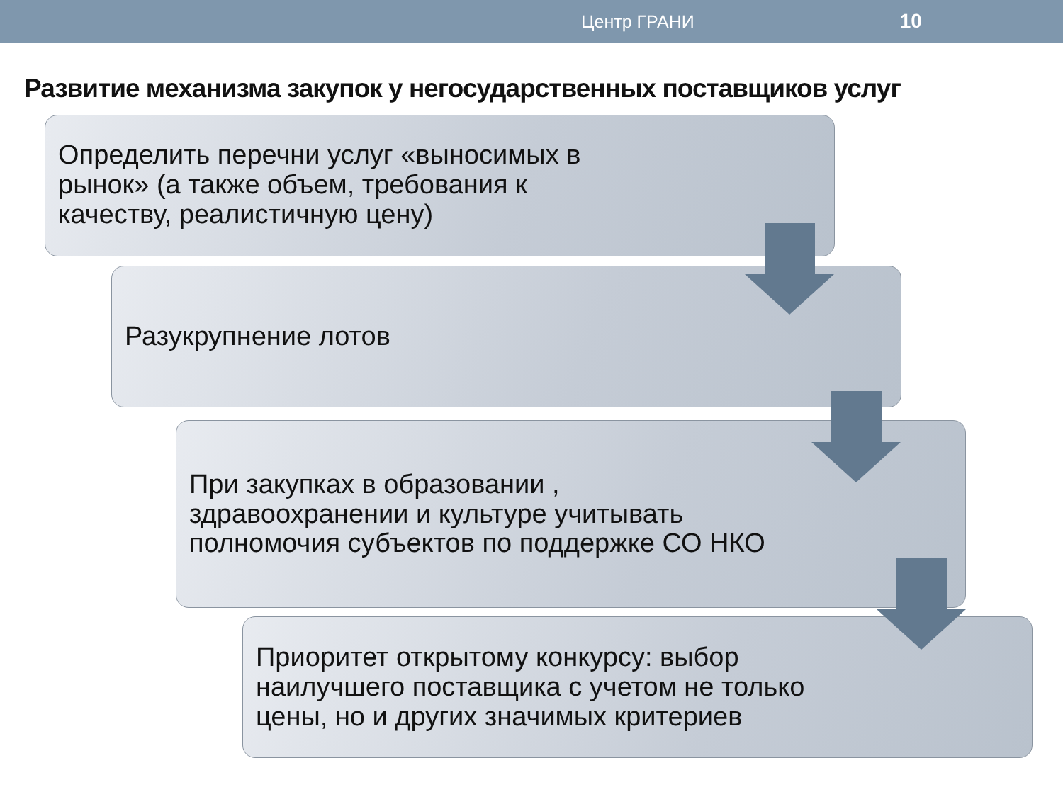Центр ГРАНИ 10
Развитие механизма закупок у негосударственных поставщиков услуг
Определить перечни услуг «выносимых в
рынок» (а также объем, требования к
качеству, реалистичную цену)
Разукрупнение лотов
При закупках в образовании ,
здравоохранении и культуре учитывать
полномочия субъектов по поддержке СО НКО
Приоритет открытому конкурсу: выбор
наилучшего поставщика с учетом не только
цены, но и других значимых критериев